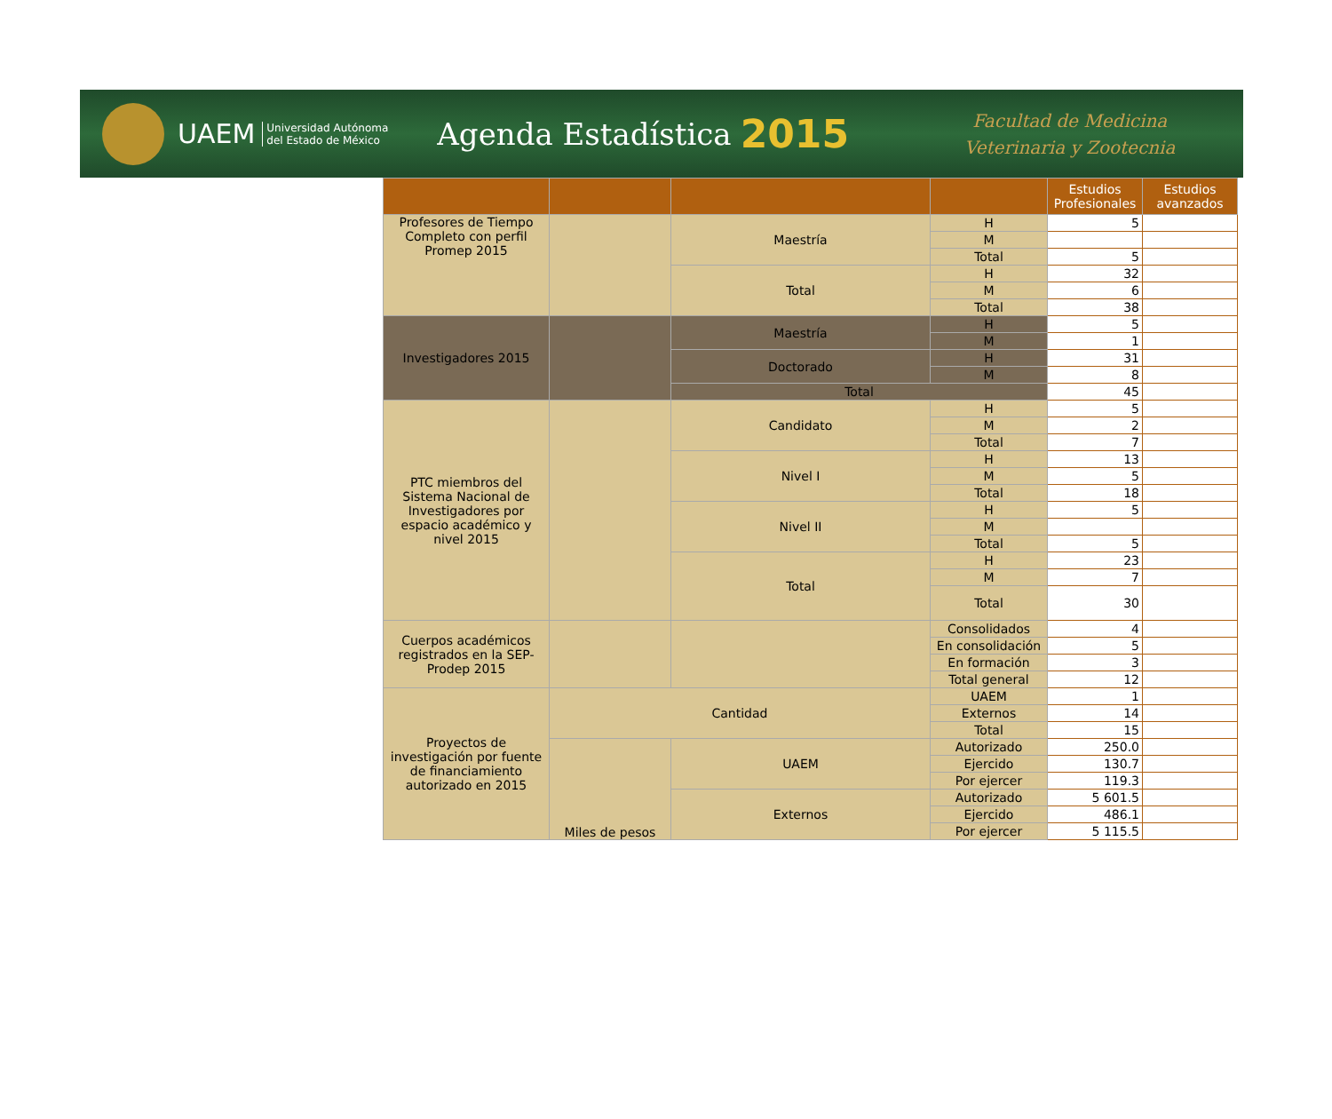UAEM
Universidad Autónoma
del Estado de México
Agenda Estadística
2015
Facultad de Medicina
Veterinaria y Zootecnia
| | | | | Estudios Profesionales | Estudios avanzados |
| --- | --- | --- | --- | --- | --- |
| Profesores de Tiempo Completo con perfil Promep 2015 | | Maestría | H | 5 | |
| | | | M | | |
| | | | Total | 5 | |
| | | Total | H | 32 | |
| | | | M | 6 | |
| | | | Total | 38 | |
| Investigadores 2015 | | Maestría | H | 5 | |
| | | | M | 1 | |
| | | Doctorado | H | 31 | |
| | | | M | 8 | |
| | | Total | | 45 | |
| PTC miembros del Sistema Nacional de Investigadores por espacio académico y nivel 2015 | | Candidato | H | 5 | |
| | | | M | 2 | |
| | | | Total | 7 | |
| | | Nivel I | H | 13 | |
| | | | M | 5 | |
| | | | Total | 18 | |
| | | Nivel II | H | 5 | |
| | | | M | | |
| | | | Total | 5 | |
| | | Total | H | 23 | |
| | | | M | 7 | |
| | | | Total | 30 | |
| Cuerpos académicos registrados en la SEP-Prodep 2015 | | | Consolidados | 4 | |
| | | | En consolidación | 5 | |
| | | | En formación | 3 | |
| | | | Total general | 12 | |
| Proyectos de investigación por fuente de financiamiento autorizado en 2015 | Cantidad | | UAEM | 1 | |
| | | | Externos | 14 | |
| | | | Total | 15 | |
| | Miles de pesos | UAEM | Autorizado | 250.0 | |
| | | | Ejercido | 130.7 | |
| | | | Por ejercer | 119.3 | |
| | | Externos | Autorizado | 5 601.5 | |
| | | | Ejercido | 486.1 | |
| | | | Por ejercer | 5 115.5 | |